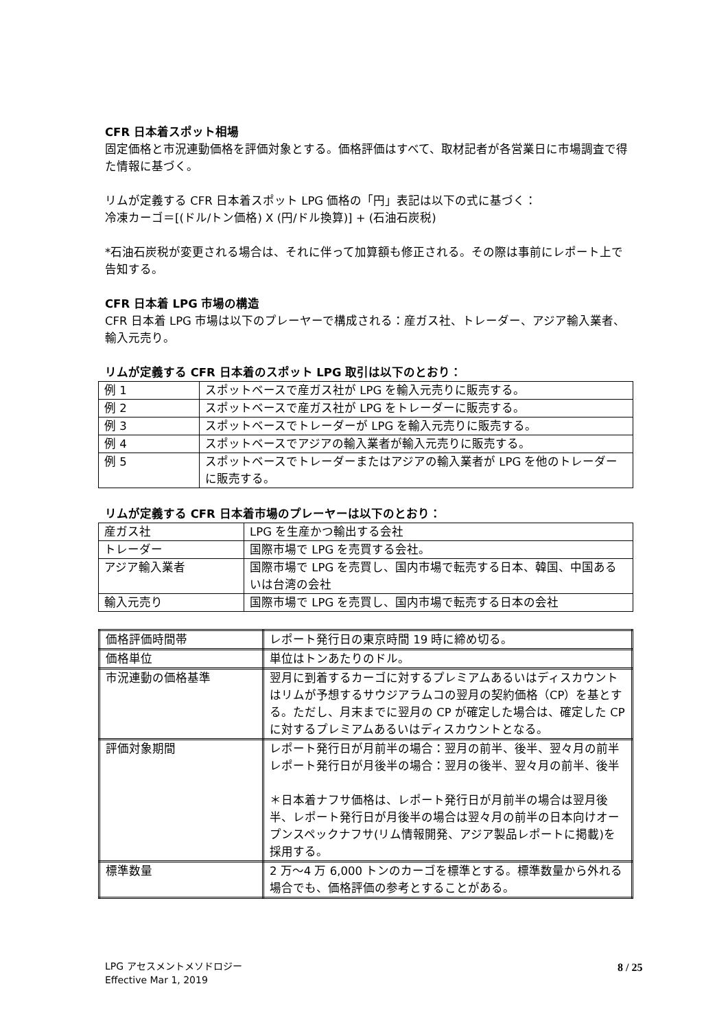CFR 日本着スポット相場
固定価格と市況連動価格を評価対象とする。価格評価はすべて、取材記者が各営業日に市場調査で得た情報に基づく。
リムが定義する CFR 日本着スポット LPG 価格の「円」表記は以下の式に基づく：
冷凍カーゴ＝[(ドル/トン価格) X (円/ドル換算)] + (石油石炭税)
*石油石炭税が変更される場合は、それに伴って加算額も修正される。その際は事前にレポート上で告知する。
CFR 日本着 LPG 市場の構造
CFR 日本着 LPG 市場は以下のプレーヤーで構成される：産ガス社、トレーダー、アジア輸入業者、輸入元売り。
リムが定義する CFR 日本着のスポット LPG 取引は以下のとおり：
| 例 1 | スポットベースで産ガス社が LPG を輸入元売りに販売する。 |
| 例 2 | スポットベースで産ガス社が LPG をトレーダーに販売する。 |
| 例 3 | スポットベースでトレーダーが LPG を輸入元売りに販売する。 |
| 例 4 | スポットベースでアジアの輸入業者が輸入元売りに販売する。 |
| 例 5 | スポットベースでトレーダーまたはアジアの輸入業者が LPG を他のトレーダーに販売する。 |
リムが定義する CFR 日本着市場のプレーヤーは以下のとおり：
| 産ガス社 | LPG を生産かつ輸出する会社 |
| トレーダー | 国際市場で LPG を売買する会社。 |
| アジア輸入業者 | 国際市場で LPG を売買し、国内市場で転売する日本、韓国、中国あるいは台湾の会社 |
| 輸入元売り | 国際市場で LPG を売買し、国内市場で転売する日本の会社 |
| 価格評価時間帯 | レポート発行日の東京時間 19 時に締め切る。 |
| 価格単位 | 単位はトンあたりのドル。 |
| 市況連動の価格基準 | 翌月に到着するカーゴに対するプレミアムあるいはディスカウントはリムが予想するサウジアラムコの翌月の契約価格（CP）を基とする。ただし、月末までに翌月の CP が確定した場合は、確定した CP に対するプレミアムあるいはディスカウントとなる。 |
| 評価対象期間 | レポート発行日が月前半の場合：翌月の前半、後半、翌々月の前半 レポート発行日が月後半の場合：翌月の後半、翌々月の前半、後半 ＊日本着ナフサ価格は、レポート発行日が月前半の場合は翌月後半、レポート発行日が月後半の場合は翌々月の前半の日本向けオープンスペックナフサ(リム情報開発、アジア製品レポートに掲載)を採用する。 |
| 標準数量 | 2 万～4 万 6,000 トンのカーゴを標準とする。標準数量から外れる場合でも、価格評価の参考とすることがある。 |
LPG アセスメントメソドロジー
Effective Mar 1, 2019
8 / 25